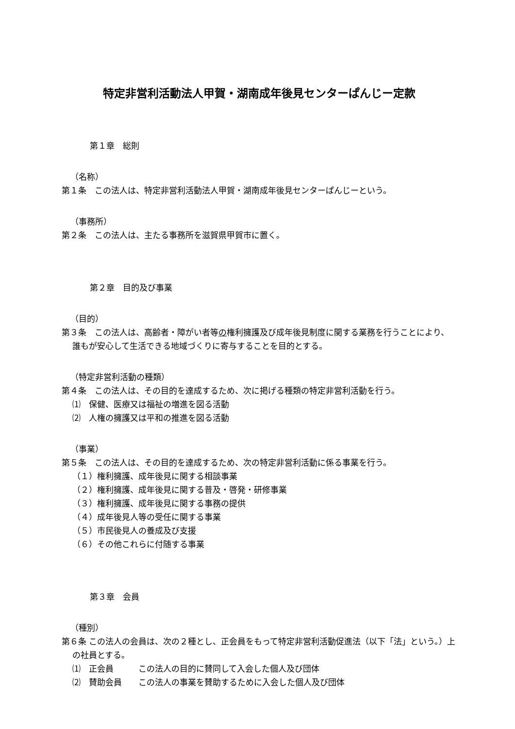特定非営利活動法人甲賀・湖南成年後見センターぱんじー定款
第１章　総則
（名称）
第１条　この法人は、特定非営利活動法人甲賀・湖南成年後見センターぱんじーという。
（事務所）
第２条　この法人は、主たる事務所を滋賀県甲賀市に置く。
第２章　目的及び事業
（目的）
第３条　この法人は、高齢者・障がい者等の権利擁護及び成年後見制度に関する業務を行うことにより、誰もが安心して生活できる地域づくりに寄与することを目的とする。
（特定非営利活動の種類）
第４条　この法人は、その目的を達成するため、次に掲げる種類の特定非営利活動を行う。
⑴　保健、医療又は福祉の増進を図る活動
⑵　人権の擁護又は平和の推進を図る活動
（事業）
第５条　この法人は、その目的を達成するため、次の特定非営利活動に係る事業を行う。
（１）権利擁護、成年後見に関する相談事業
（２）権利擁護、成年後見に関する普及・啓発・研修事業
（３）権利擁護、成年後見に関する事務の提供
（４）成年後見人等の受任に関する事業
（５）市民後見人の養成及び支援
（６）その他これらに付随する事業
第３章　会員
（種別）
第６条 この法人の会員は、次の２種とし、正会員をもって特定非営利活動促進法（以下「法」という。）上の社員とする。
⑴　正会員　　　この法人の目的に賛同して入会した個人及び団体
⑵　賛助会員　　この法人の事業を賛助するために入会した個人及び団体